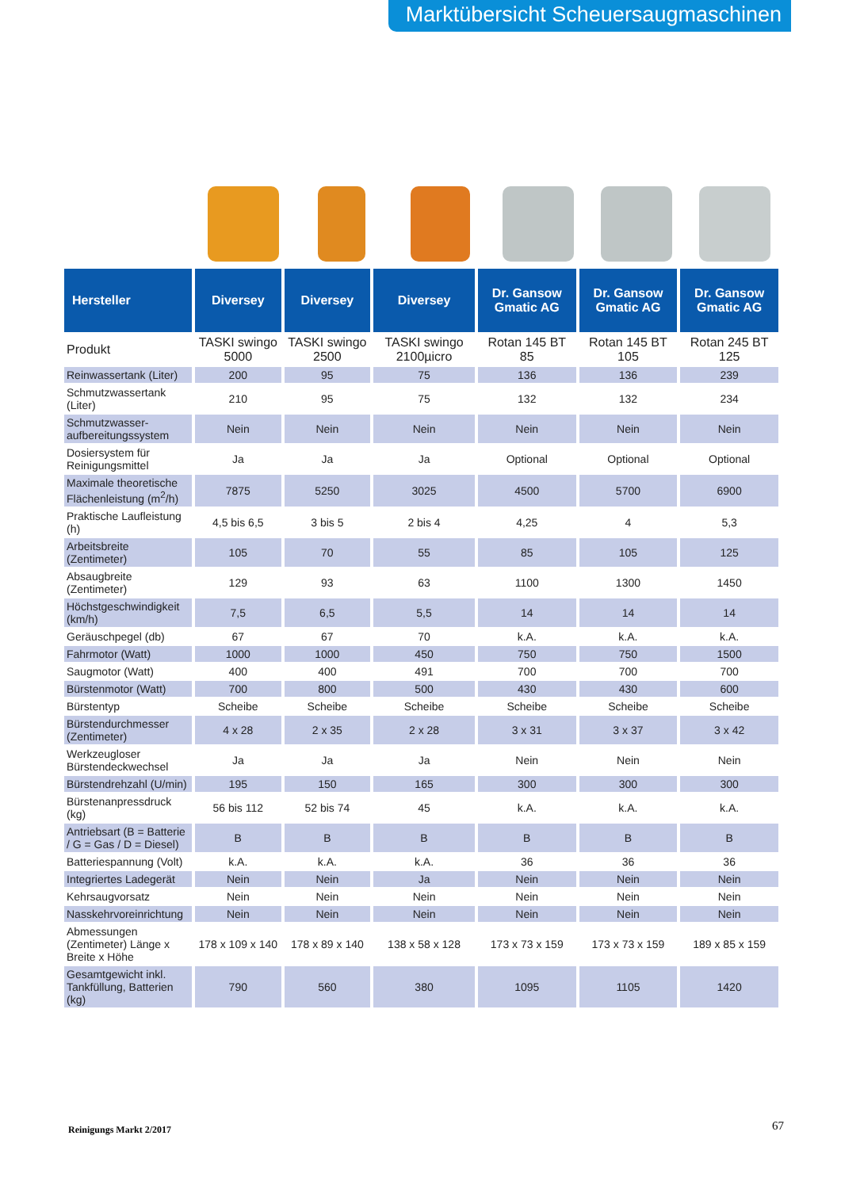Marktübersicht Scheuersaugmaschinen
| Hersteller | Diversey | Diversey | Diversey | Dr. Gansow Gmatic AG | Dr. Gansow Gmatic AG | Dr. Gansow Gmatic AG |
| --- | --- | --- | --- | --- | --- | --- |
| Produkt | TASKI swingo 5000 | TASKI swingo 2500 | TASKI swingo 2100µicro | Rotan 145 BT 85 | Rotan 145 BT 105 | Rotan 245 BT 125 |
| Reinwassertank (Liter) | 200 | 95 | 75 | 136 | 136 | 239 |
| Schmutzwassertank (Liter) | 210 | 95 | 75 | 132 | 132 | 234 |
| Schmutzwasser-aufbereitungssystem | Nein | Nein | Nein | Nein | Nein | Nein |
| Dosiersystem für Reinigungsmittel | Ja | Ja | Ja | Optional | Optional | Optional |
| Maximale theoretische Flächenleistung (m<sup>2</sup>/h) | 7875 | 5250 | 3025 | 4500 | 5700 | 6900 |
| Praktische Laufleistung (h) | 4,5 bis 6,5 | 3 bis 5 | 2 bis 4 | 4,25 | 4 | 5,3 |
| Arbeitsbreite (Zentimeter) | 105 | 70 | 55 | 85 | 105 | 125 |
| Absaugbreite (Zentimeter) | 129 | 93 | 63 | 1100 | 1300 | 1450 |
| Höchstgeschwindigkeit (km/h) | 7,5 | 6,5 | 5,5 | 14 | 14 | 14 |
| Geräuschpegel (db) | 67 | 67 | 70 | k.A. | k.A. | k.A. |
| Fahrmotor (Watt) | 1000 | 1000 | 450 | 750 | 750 | 1500 |
| Saugmotor (Watt) | 400 | 400 | 491 | 700 | 700 | 700 |
| Bürstenmotor (Watt) | 700 | 800 | 500 | 430 | 430 | 600 |
| Bürstentyp | Scheibe | Scheibe | Scheibe | Scheibe | Scheibe | Scheibe |
| Bürstendurchmesser (Zentimeter) | 4 x 28 | 2 x 35 | 2 x 28 | 3 x 31 | 3 x 37 | 3 x 42 |
| Werkzeugloser Bürstendeckwechsel | Ja | Ja | Ja | Nein | Nein | Nein |
| Bürstendrehzahl (U/min) | 195 | 150 | 165 | 300 | 300 | 300 |
| Bürstenanpressdruck (kg) | 56 bis 112 | 52 bis 74 | 45 | k.A. | k.A. | k.A. |
| Antriebsart (B = Batterie / G = Gas / D = Diesel) | B | B | B | B | B | B |
| Batteriespannung (Volt) | k.A. | k.A. | k.A. | 36 | 36 | 36 |
| Integriertes Ladegerät | Nein | Nein | Ja | Nein | Nein | Nein |
| Kehrsaugvorsatz | Nein | Nein | Nein | Nein | Nein | Nein |
| Nasskehrvoreinrichtung | Nein | Nein | Nein | Nein | Nein | Nein |
| Abmessungen (Zentimeter) Länge x Breite x Höhe | 178 x 109 x 140 | 178 x 89 x 140 | 138 x 58 x 128 | 173 x 73 x 159 | 173 x 73 x 159 | 189 x 85 x 159 |
| Gesamtgewicht inkl. Tankfüllung, Batterien (kg) | 790 | 560 | 380 | 1095 | 1105 | 1420 |
Reinigungs Markt 2/2017 67